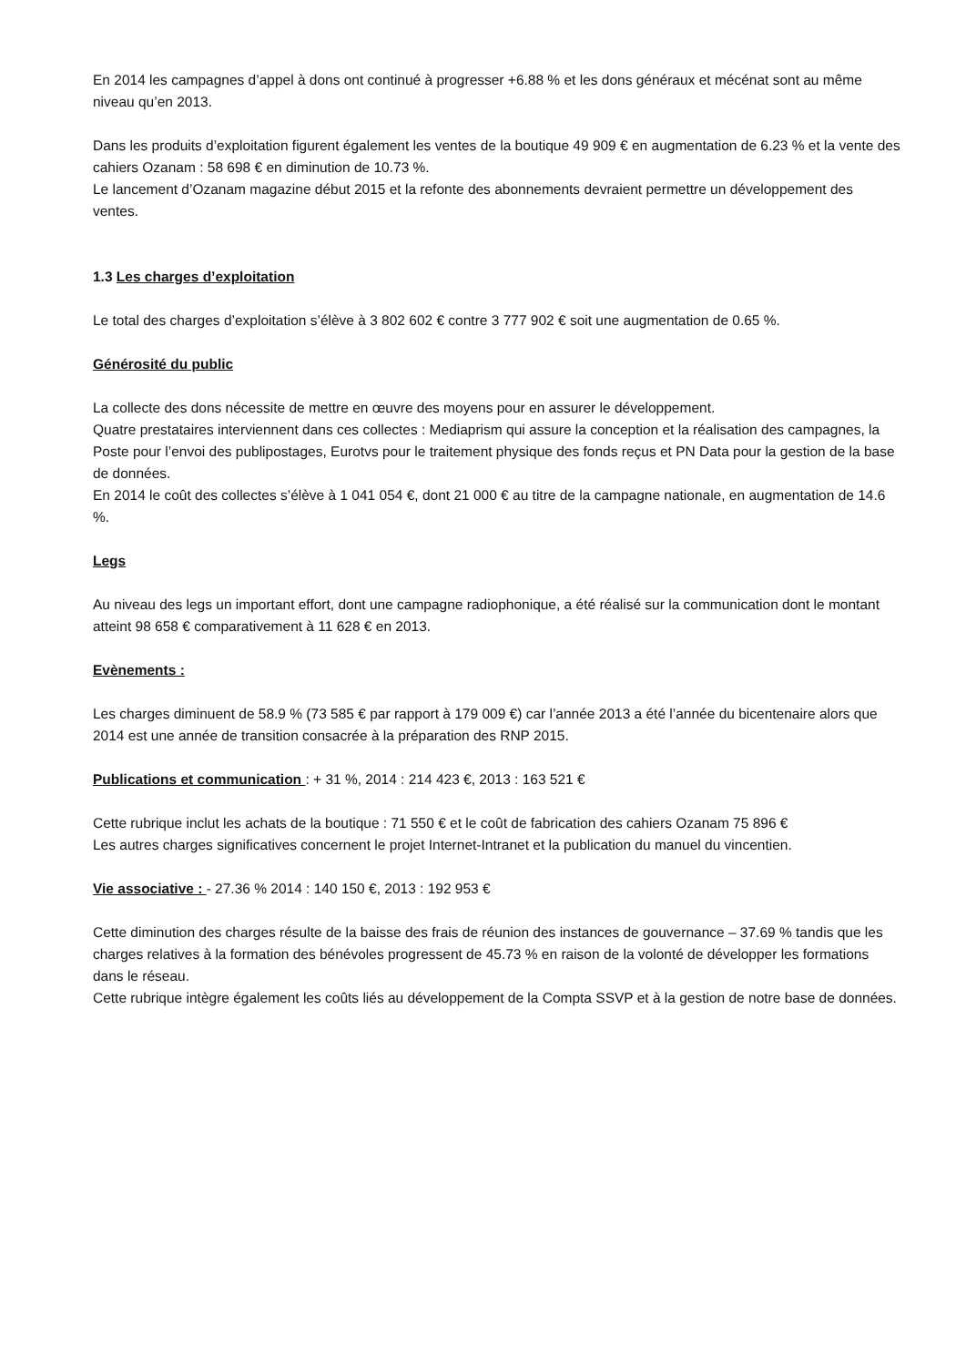En 2014 les campagnes d’appel à dons ont continué à progresser +6.88 % et les dons généraux et mécénat sont au même niveau qu’en 2013.
Dans les produits d’exploitation figurent également les ventes de la boutique 49 909 € en augmentation de 6.23 % et la vente des cahiers Ozanam : 58 698 € en diminution de 10.73 %.
Le lancement d’Ozanam magazine début 2015 et la refonte des abonnements devraient permettre un développement des ventes.
1.3 Les charges d’exploitation
Le total des charges d’exploitation s’élève à 3 802 602 € contre 3 777 902 € soit une augmentation de 0.65 %.
Générosité du public
La collecte des dons nécessite de mettre en œuvre des moyens pour en assurer le développement.
Quatre prestataires interviennent dans ces collectes : Mediaprism qui assure la conception et la réalisation des campagnes, la Poste pour l’envoi des publipostages, Eurotvs pour le traitement physique des fonds reçus et PN Data pour la gestion de la base de données.
En 2014 le coût des collectes s’élève à 1 041 054 €, dont 21 000 € au titre de la campagne nationale, en augmentation de 14.6 %.
Legs
Au niveau des legs un important effort, dont une campagne radiophonique, a été réalisé sur la communication dont le montant atteint 98 658 € comparativement à 11 628 € en 2013.
Evènements :
Les charges diminuent de 58.9 % (73 585 € par rapport à 179 009 €) car l’année 2013 a été l’année du bicentenaire alors que 2014 est une année de transition consacrée à la préparation des RNP 2015.
Publications et communication : + 31 %, 2014 : 214 423 €, 2013 : 163 521 €
Cette rubrique inclut les achats de la boutique : 71 550 € et le coût de fabrication des cahiers Ozanam 75 896 €
Les autres charges significatives concernent le projet Internet-Intranet et la publication du manuel du vincentien.
Vie associative : - 27.36 % 2014 : 140 150 €, 2013 : 192 953 €
Cette diminution des charges résulte de la baisse des frais de réunion des instances de gouvernance – 37.69 % tandis que les charges relatives à la formation des bénévoles progressent de 45.73 % en raison de la volonté de développer les formations dans le réseau.
Cette rubrique intègre également les coûts liés au développement de la Compta SSVP et à la gestion de notre base de données.